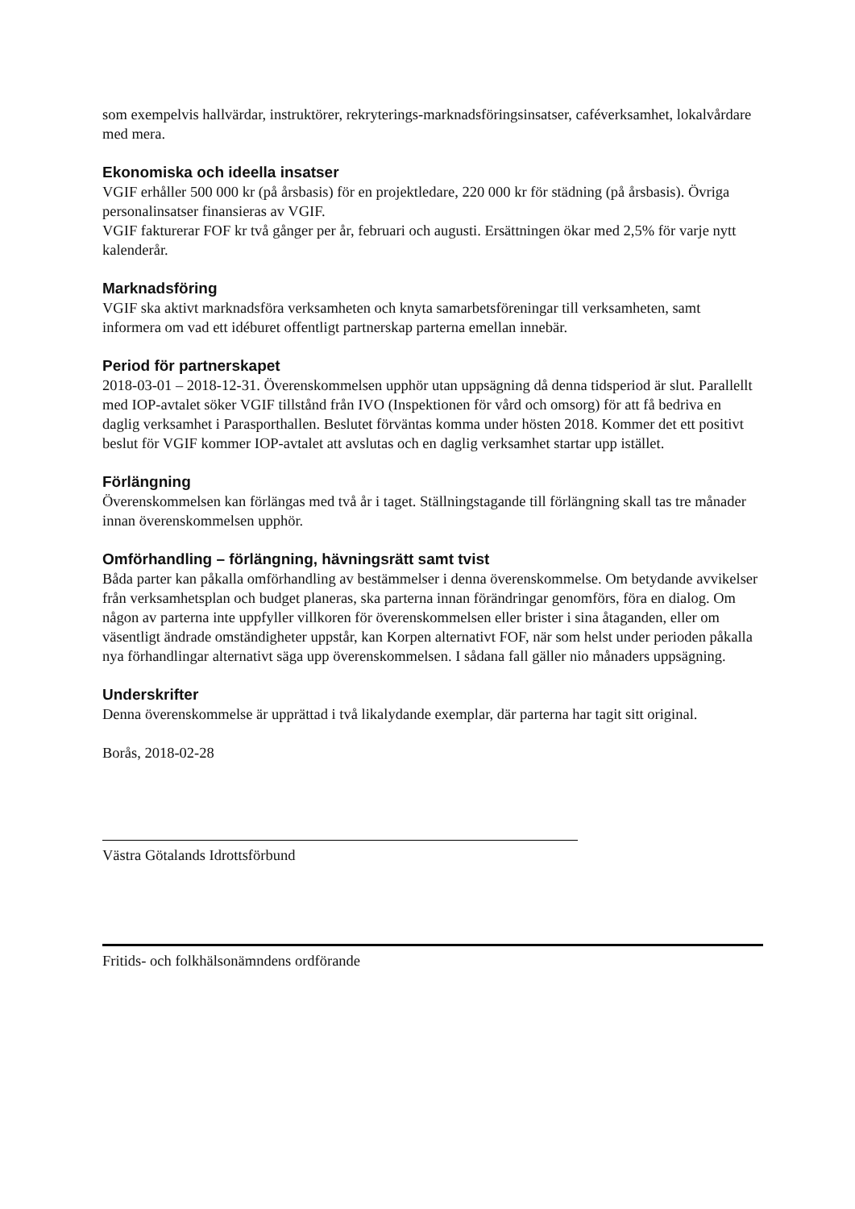som exempelvis hallvärdar, instruktörer, rekryterings-marknadsföringsinsatser, caféverksamhet, lokalvårdare med mera.
Ekonomiska och ideella insatser
VGIF erhåller 500 000 kr (på årsbasis) för en projektledare, 220 000 kr för städning (på årsbasis). Övriga personalinsatser finansieras av VGIF.
VGIF fakturerar FOF kr två gånger per år, februari och augusti. Ersättningen ökar med 2,5% för varje nytt kalenderår.
Marknadsföring
VGIF ska aktivt marknadsföra verksamheten och knyta samarbetsföreningar till verksamheten, samt informera om vad ett idéburet offentligt partnerskap parterna emellan innebär.
Period för partnerskapet
2018-03-01 – 2018-12-31. Överenskommelsen upphör utan uppsägning då denna tidsperiod är slut. Parallellt med IOP-avtalet söker VGIF tillstånd från IVO (Inspektionen för vård och omsorg) för att få bedriva en daglig verksamhet i Parasporthallen. Beslutet förväntas komma under hösten 2018. Kommer det ett positivt beslut för VGIF kommer IOP-avtalet att avslutas och en daglig verksamhet startar upp istället.
Förlängning
Överenskommelsen kan förlängas med två år i taget. Ställningstagande till förlängning skall tas tre månader innan överenskommelsen upphör.
Omförhandling – förlängning, hävningsrätt samt tvist
Båda parter kan påkalla omförhandling av bestämmelser i denna överenskommelse. Om betydande avvikelser från verksamhetsplan och budget planeras, ska parterna innan förändringar genomförs, föra en dialog. Om någon av parterna inte uppfyller villkoren för överenskommelsen eller brister i sina åtaganden, eller om väsentligt ändrade omständigheter uppstår, kan Korpen alternativt FOF, när som helst under perioden påkalla nya förhandlingar alternativt säga upp överenskommelsen. I sådana fall gäller nio månaders uppsägning.
Underskrifter
Denna överenskommelse är upprättad i två likalydande exemplar, där parterna har tagit sitt original.
Borås, 2018-02-28
Västra Götalands Idrottsförbund
Fritids- och folkhälsonämndens ordförande